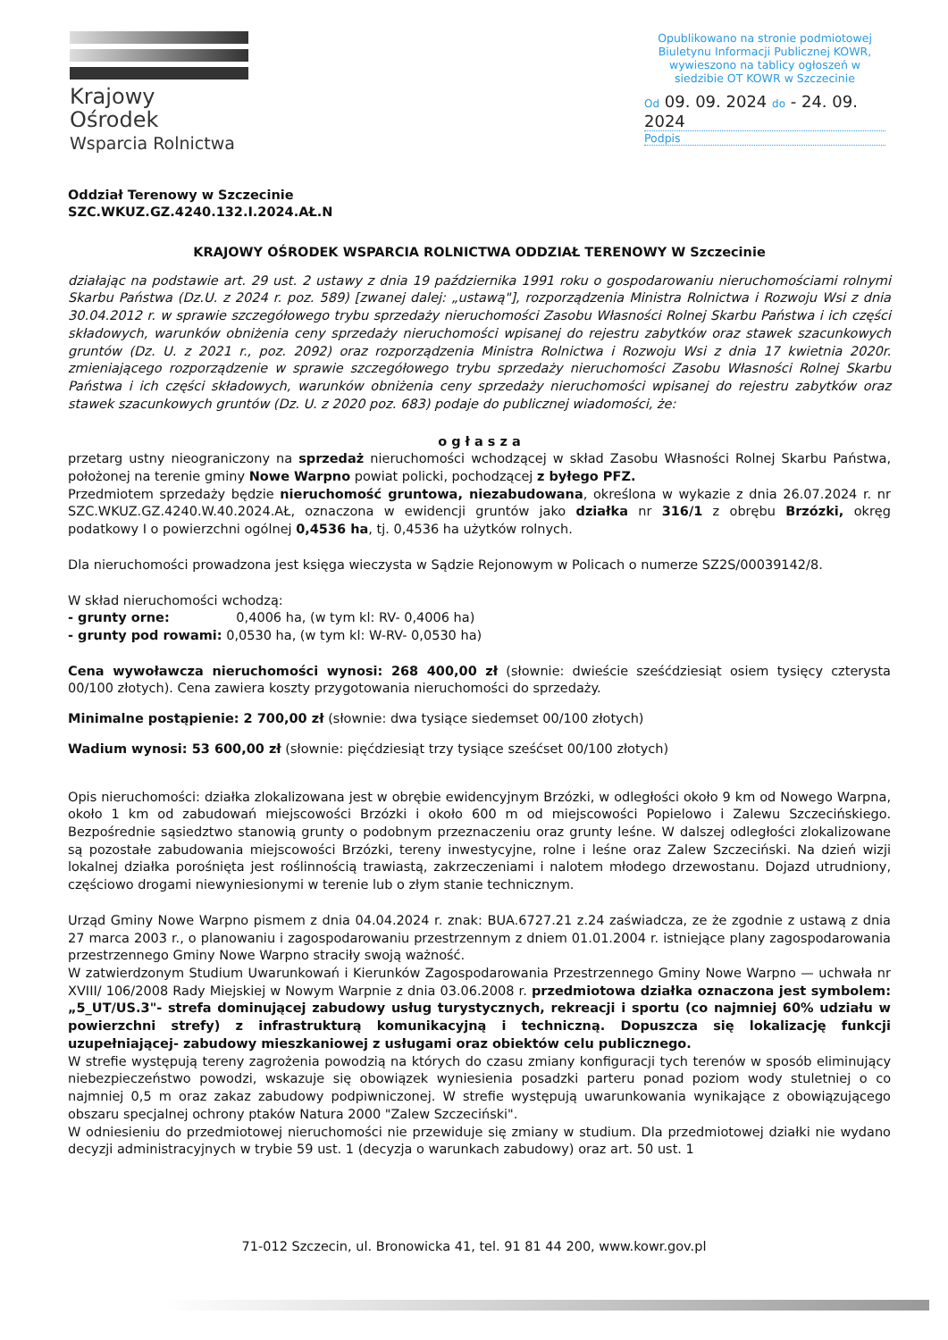Krajowy Ośrodek
Wsparcia Rolnictwa
Opublikowano na stronie podmiotowej Biuletynu Informacji Publicznej KOWR, wywieszono na tablicy ogłoszeń w siedzibie OT KOWR w Szczecinie
Od 09. 09. 2024 do - 24. 09. 2024
Podpis
Oddział Terenowy w Szczecinie
SZC.WKUZ.GZ.4240.132.I.2024.AŁ.N
KRAJOWY OŚRODEK WSPARCIA ROLNICTWA ODDZIAŁ TERENOWY W Szczecinie
działając na podstawie art. 29 ust. 2 ustawy z dnia 19 października 1991 roku o gospodarowaniu nieruchomościami rolnymi Skarbu Państwa (Dz.U. z 2024 r. poz. 589) [zwanej dalej: „ustawą"], rozporządzenia Ministra Rolnictwa i Rozwoju Wsi z dnia 30.04.2012 r. w sprawie szczegółowego trybu sprzedaży nieruchomości Zasobu Własności Rolnej Skarbu Państwa i ich części składowych, warunków obniżenia ceny sprzedaży nieruchomości wpisanej do rejestru zabytków oraz stawek szacunkowych gruntów (Dz. U. z 2021 r., poz. 2092) oraz rozporządzenia Ministra Rolnictwa i Rozwoju Wsi z dnia 17 kwietnia 2020r. zmieniającego rozporządzenie w sprawie szczegółowego trybu sprzedaży nieruchomości Zasobu Własności Rolnej Skarbu Państwa i ich części składowych, warunków obniżenia ceny sprzedaży nieruchomości wpisanej do rejestru zabytków oraz stawek szacunkowych gruntów (Dz. U. z 2020 poz. 683) podaje do publicznej wiadomości, że:
o g ł a s z a
przetarg ustny nieograniczony na sprzedaż nieruchomości wchodzącej w skład Zasobu Własności Rolnej Skarbu Państwa, położonej na terenie gminy Nowe Warpno powiat policki, pochodzącej z byłego PFZ.
Przedmiotem sprzedaży będzie nieruchomość gruntowa, niezabudowana, określona w wykazie z dnia 26.07.2024 r. nr SZC.WKUZ.GZ.4240.W.40.2024.AŁ, oznaczona w ewidencji gruntów jako działka nr 316/1 z obrębu Brzózki, okręg podatkowy I o powierzchni ogólnej 0,4536 ha, tj. 0,4536 ha użytków rolnych.
Dla nieruchomości prowadzona jest księga wieczysta w Sądzie Rejonowym w Policach o numerze SZ2S/00039142/8.
W skład nieruchomości wchodzą:
- grunty orne: 0,4006 ha, (w tym kl: RV- 0,4006 ha)
- grunty pod rowami: 0,0530 ha, (w tym kl: W-RV- 0,0530 ha)
Cena wywoławcza nieruchomości wynosi: 268 400,00 zł (słownie: dwieście sześćdziesiąt osiem tysięcy czterysta 00/100 złotych). Cena zawiera koszty przygotowania nieruchomości do sprzedaży.
Minimalne postąpienie: 2 700,00 zł (słownie: dwa tysiące siedemset 00/100 złotych)
Wadium wynosi: 53 600,00 zł (słownie: pięćdziesiąt trzy tysiące sześćset 00/100 złotych)
Opis nieruchomości: działka zlokalizowana jest w obrębie ewidencyjnym Brzózki, w odległości około 9 km od Nowego Warpna, około 1 km od zabudowań miejscowości Brzózki i około 600 m od miejscowości Popielowo i Zalewu Szczecińskiego. Bezpośrednie sąsiedztwo stanowią grunty o podobnym przeznaczeniu oraz grunty leśne. W dalszej odległości zlokalizowane są pozostałe zabudowania miejscowości Brzózki, tereny inwestycyjne, rolne i leśne oraz Zalew Szczeciński. Na dzień wizji lokalnej działka porośnięta jest roślinnością trawiastą, zakrzeczeniami i nalotem młodego drzewostanu. Dojazd utrudniony, częściowo drogami niewyniesionymi w terenie lub o złym stanie technicznym.
Urząd Gminy Nowe Warpno pismem z dnia 04.04.2024 r. znak: BUA.6727.21 z.24 zaświadcza, ze że zgodnie z ustawą z dnia 27 marca 2003 r., o planowaniu i zagospodarowaniu przestrzennym z dniem 01.01.2004 r. istniejące plany zagospodarowania przestrzennego Gminy Nowe Warpno straciły swoją ważność.
W zatwierdzonym Studium Uwarunkowań i Kierunków Zagospodarowania Przestrzennego Gminy Nowe Warpno — uchwała nr XVIII/ 106/2008 Rady Miejskiej w Nowym Warpnie z dnia 03.06.2008 r. przedmiotowa działka oznaczona jest symbolem: „5_UT/US.3"- strefa dominującej zabudowy usług turystycznych, rekreacji i sportu (co najmniej 60% udziału w powierzchni strefy) z infrastrukturą komunikacyjną i techniczną. Dopuszcza się lokalizację funkcji uzupełniającej- zabudowy mieszkaniowej z usługami oraz obiektów celu publicznego.
W strefie występują tereny zagrożenia powodzią na których do czasu zmiany konfiguracji tych terenów w sposób eliminujący niebezpieczeństwo powodzi, wskazuje się obowiązek wyniesienia posadzki parteru ponad poziom wody stuletniej o co najmniej 0,5 m oraz zakaz zabudowy podpiwniczonej. W strefie występują uwarunkowania wynikające z obowiązującego obszaru specjalnej ochrony ptaków Natura 2000 "Zalew Szczeciński".
W odniesieniu do przedmiotowej nieruchomości nie przewiduje się zmiany w studium. Dla przedmiotowej działki nie wydano decyzji administracyjnych w trybie 59 ust. 1 (decyzja o warunkach zabudowy) oraz art. 50 ust. 1
71-012 Szczecin, ul. Bronowicka 41, tel. 91 81 44 200, www.kowr.gov.pl